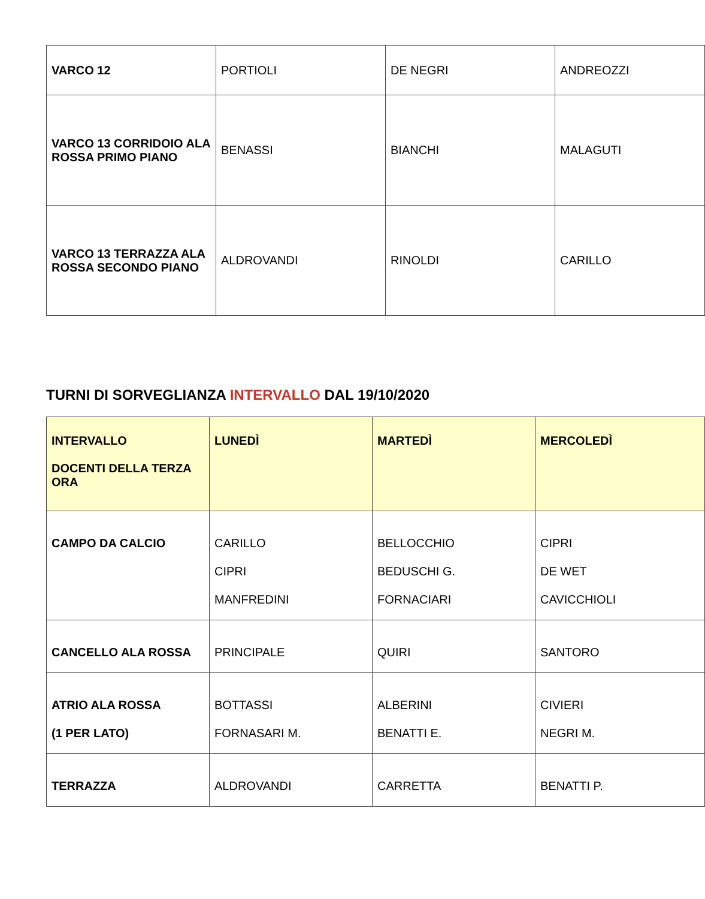| VARCO 12 | PORTIOLI | DE NEGRI | ANDREOZZI |
| VARCO 13 CORRIDOIO ALA ROSSA PRIMO PIANO | BENASSI | BIANCHI | MALAGUTI |
| VARCO 13 TERRAZZA ALA ROSSA SECONDO PIANO | ALDROVANDI | RINOLDI | CARILLO |
TURNI DI SORVEGLIANZA INTERVALLO DAL 19/10/2020
| INTERVALLO DOCENTI DELLA TERZA ORA | LUNEDÌ | MARTEDÌ | MERCOLEDÌ |
| --- | --- | --- | --- |
| CAMPO DA CALCIO | CARILLO CIPRI MANFREDINI | BELLOCCHIO BEDUSCHI G. FORNACIARI | CIPRI DE WET CAVICCHIOLI |
| CANCELLO ALA ROSSA | PRINCIPALE | QUIRI | SANTORO |
| ATRIO ALA ROSSA (1 PER LATO) | BOTTASSI FORNASARI M. | ALBERINI BENATTI E. | CIVIERI NEGRI M. |
| TERRAZZA | ALDROVANDI | CARRETTA | BENATTI P. |